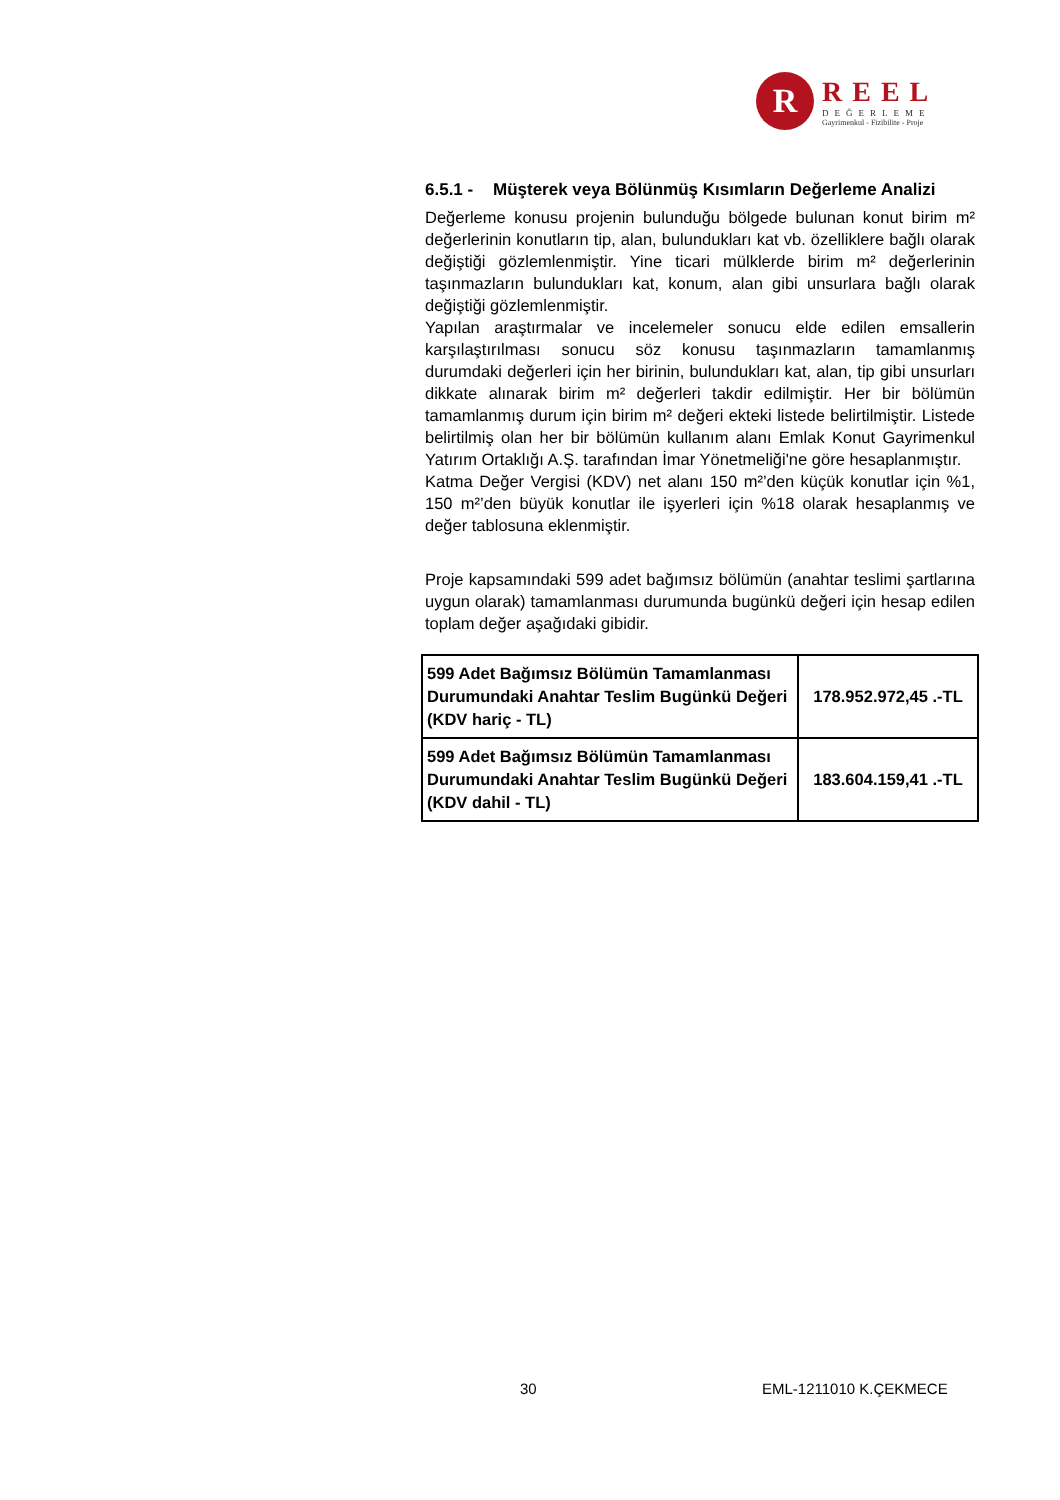R
REEL
DEĞERLEME
Gayrimenkul - Fizibilite - Proje
6.5.1 - Müşterek veya Bölünmüş Kısımların Değerleme Analizi
Değerleme konusu projenin bulunduğu bölgede bulunan konut birim m² değerlerinin konutların tip, alan, bulundukları kat vb. özelliklere bağlı olarak değiştiği gözlemlenmiştir. Yine ticari mülklerde birim m² değerlerinin taşınmazların bulundukları kat, konum, alan gibi unsurlara bağlı olarak değiştiği gözlemlenmiştir.
Yapılan araştırmalar ve incelemeler sonucu elde edilen emsallerin karşılaştırılması sonucu söz konusu taşınmazların tamamlanmış durumdaki değerleri için her birinin, bulundukları kat, alan, tip gibi unsurları dikkate alınarak birim m² değerleri takdir edilmiştir. Her bir bölümün tamamlanmış durum için birim m² değeri ekteki listede belirtilmiştir. Listede belirtilmiş olan her bir bölümün kullanım alanı Emlak Konut Gayrimenkul Yatırım Ortaklığı A.Ş. tarafından İmar Yönetmeliği'ne göre hesaplanmıştır.
Katma Değer Vergisi (KDV) net alanı 150 m²’den küçük konutlar için %1, 150 m²’den büyük konutlar ile işyerleri için %18 olarak hesaplanmış ve değer tablosuna eklenmiştir.
Proje kapsamındaki 599 adet bağımsız bölümün (anahtar teslimi şartlarına uygun olarak) tamamlanması durumunda bugünkü değeri için hesap edilen toplam değer aşağıdaki gibidir.
| 599 Adet Bağımsız Bölümün Tamamlanması Durumundaki Anahtar Teslim Bugünkü Değeri (KDV hariç - TL) | 178.952.972,45 .-TL |
| 599 Adet Bağımsız Bölümün Tamamlanması Durumundaki Anahtar Teslim Bugünkü Değeri (KDV dahil - TL) | 183.604.159,41 .-TL |
30 EML-1211010 K.ÇEKMECE